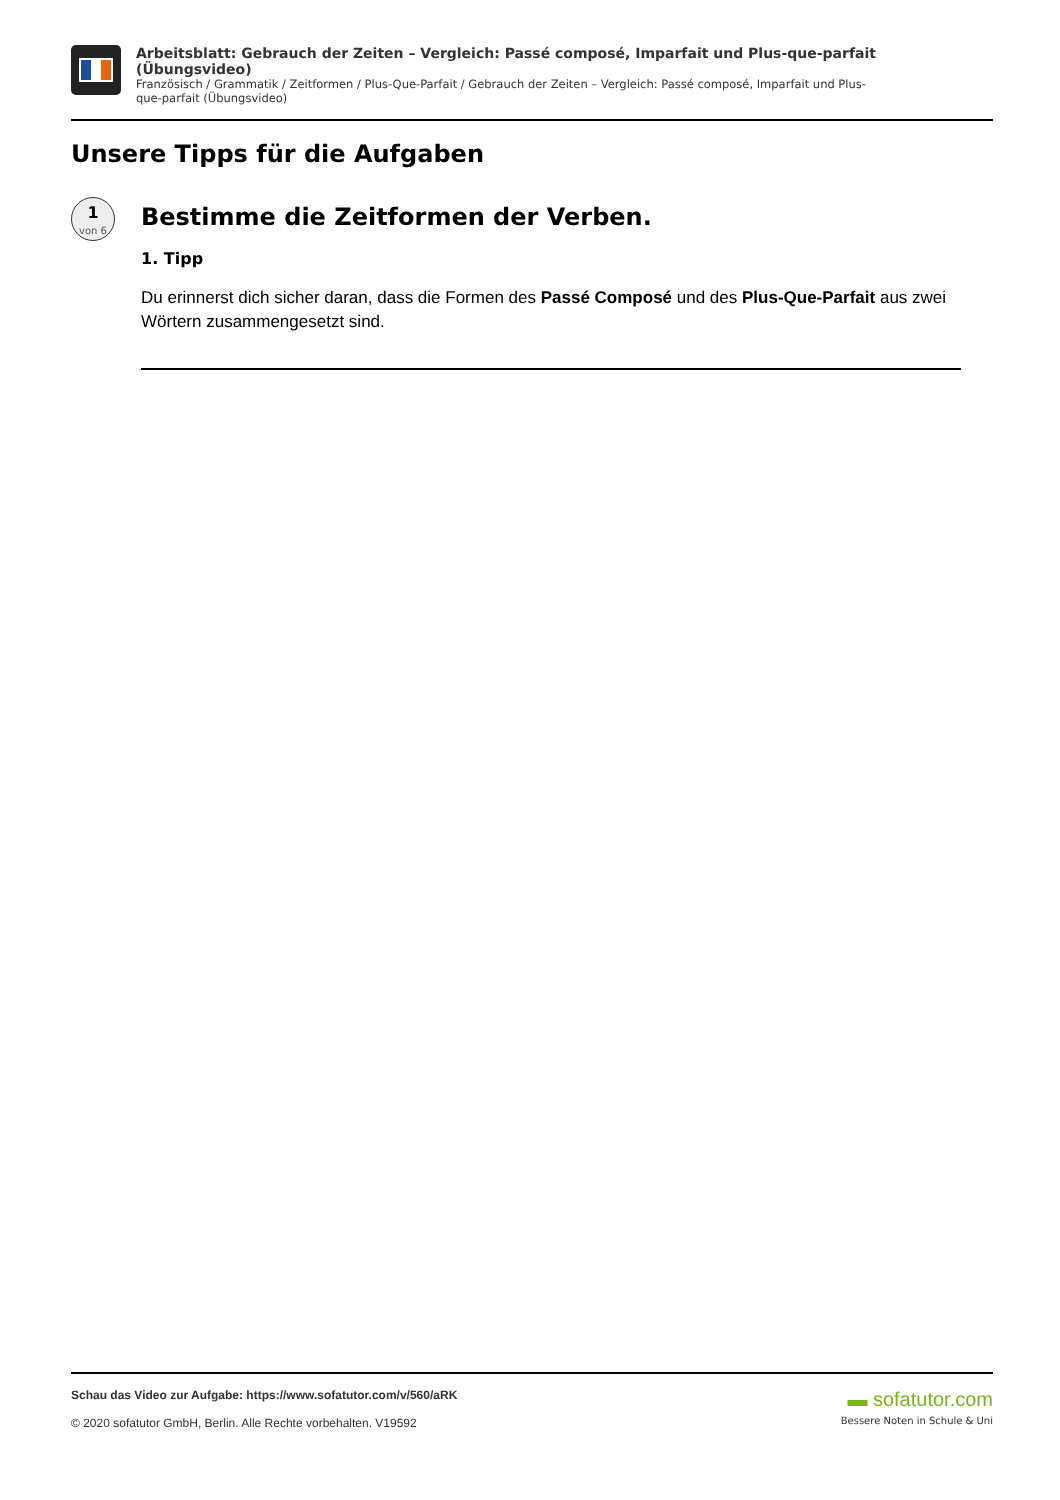Arbeitsblatt: Gebrauch der Zeiten – Vergleich: Passé composé, Imparfait und Plus-que-parfait (Übungsvideo)
Französisch / Grammatik / Zeitformen / Plus-Que-Parfait / Gebrauch der Zeiten – Vergleich: Passé composé, Imparfait und Plus-que-parfait (Übungsvideo)
Unsere Tipps für die Aufgaben
1
von 6
Bestimme die Zeitformen der Verben.
1. Tipp
Du erinnerst dich sicher daran, dass die Formen des Passé Composé und des Plus-Que-Parfait aus zwei Wörtern zusammengesetzt sind.
Schau das Video zur Aufgabe: https://www.sofatutor.com/v/560/aRK
© 2020 sofatutor GmbH, Berlin. Alle Rechte vorbehalten. V19592
▬ sofatutor.com
Bessere Noten in Schule & Uni